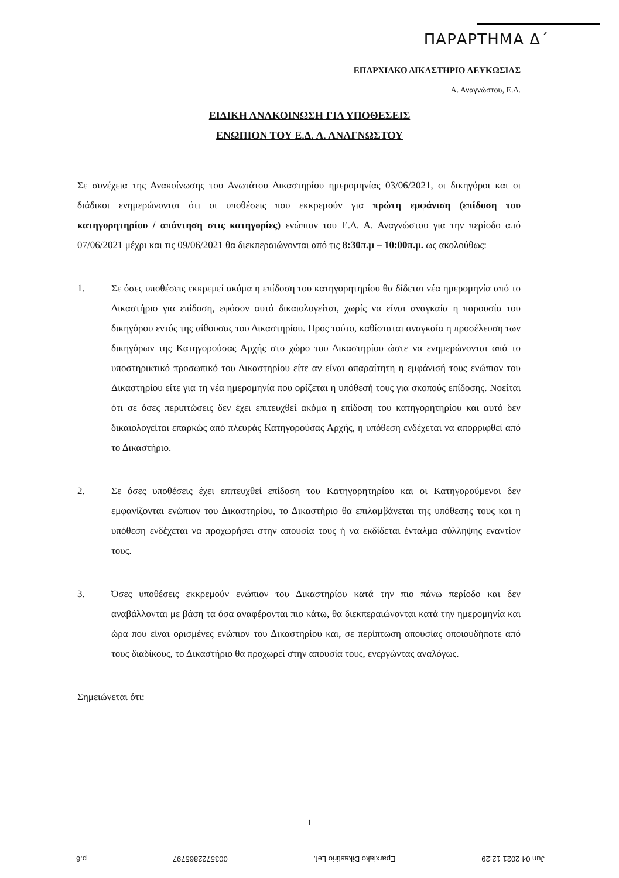ΠΑΡΑΡΤΗΜΑ Δ΄
ΕΠΑΡΧΙΑΚΟ ΔΙΚΑΣΤΗΡΙΟ ΛΕΥΚΩΣΙΑΣ
Α. Αναγνώστου, Ε.Δ.
ΕΙΔΙΚΗ ΑΝΑΚΟΙΝΩΣΗ ΓΙΑ ΥΠΟΘΕΣΕΙΣ
ΕΝΩΠΙΟΝ ΤΟΥ Ε.Δ. Α. ΑΝΑΓΝΩΣΤΟΥ
Σε συνέχεια της Ανακοίνωσης του Ανωτάτου Δικαστηρίου ημερομηνίας 03/06/2021, οι δικηγόροι και οι διάδικοι ενημερώνονται ότι οι υποθέσεις που εκκρεμούν για πρώτη εμφάνιση (επίδοση του κατηγορητηρίου / απάντηση στις κατηγορίες) ενώπιον του Ε.Δ. Α. Αναγνώστου για την περίοδο από 07/06/2021 μέχρι και τις 09/06/2021 θα διεκπεραιώνονται από τις 8:30π.μ – 10:00π.μ. ως ακολούθως:
1. Σε όσες υποθέσεις εκκρεμεί ακόμα η επίδοση του κατηγορητηρίου θα δίδεται νέα ημερομηνία από το Δικαστήριο για επίδοση, εφόσον αυτό δικαιολογείται, χωρίς να είναι αναγκαία η παρουσία του δικηγόρου εντός της αίθουσας του Δικαστηρίου. Προς τούτο, καθίσταται αναγκαία η προσέλευση των δικηγόρων της Κατηγορούσας Αρχής στο χώρο του Δικαστηρίου ώστε να ενημερώνονται από το υποστηρικτικό προσωπικό του Δικαστηρίου είτε αν είναι απαραίτητη η εμφάνισή τους ενώπιον του Δικαστηρίου είτε για τη νέα ημερομηνία που ορίζεται η υπόθεσή τους για σκοπούς επίδοσης. Νοείται ότι σε όσες περιπτώσεις δεν έχει επιτευχθεί ακόμα η επίδοση του κατηγορητηρίου και αυτό δεν δικαιολογείται επαρκώς από πλευράς Κατηγορούσας Αρχής, η υπόθεση ενδέχεται να απορριφθεί από το Δικαστήριο.
2. Σε όσες υποθέσεις έχει επιτευχθεί επίδοση του Κατηγορητηρίου και οι Κατηγορούμενοι δεν εμφανίζονται ενώπιον του Δικαστηρίου, το Δικαστήριο θα επιλαμβάνεται της υπόθεσης τους και η υπόθεση ενδέχεται να προχωρήσει στην απουσία τους ή να εκδίδεται ένταλμα σύλληψης εναντίον τους.
3. Όσες υποθέσεις εκκρεμούν ενώπιον του Δικαστηρίου κατά την πιο πάνω περίοδο και δεν αναβάλλονται με βάση τα όσα αναφέρονται πιο κάτω, θα διεκπεραιώνονται κατά την ημερομηνία και ώρα που είναι ορισμένες ενώπιον του Δικαστηρίου και, σε περίπτωση απουσίας οποιουδήποτε από τους διαδίκους, το Δικαστήριο θα προχωρεί στην απουσία τους, ενεργώντας αναλόγως.
Σημειώνεται ότι:
1
Jun 04 2021 12:29 Eparxiako Dikastirio Lef. 0035722865797 p.6